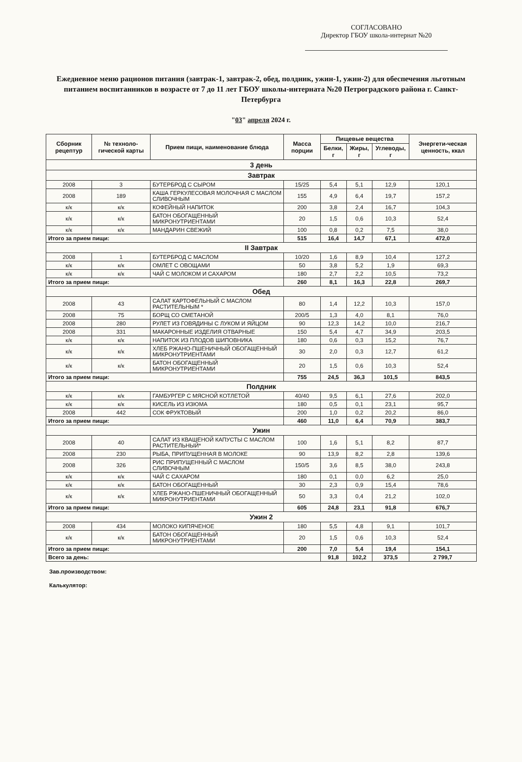СОГЛАСОВАНО
Директор ГБОУ школа-интернат №20
Ежедневное меню рационов питания (завтрак-1, завтрак-2, обед, полдник, ужин-1, ужин-2) для обеспечения льготным питанием воспитанников в возрасте от 7 до 11 лет ГБОУ школы-интерната №20 Петроградского района г. Санкт-Петербурга
"03" апреля 2024 г.
| Сборник рецептур | № техноло-гической карты | Прием пищи, наименование блюда | Масса порции | Пищевые вещества | | | Энергети-ческая ценность, ккал |
| --- | --- | --- | --- | --- | --- | --- | --- |
| | | | | Белки, г | Жиры, г | Углеводы, г | |
| 3 день | | | | | | | |
| Завтрак | | | | | | | |
| 2008 | 3 | БУТЕРБРОД С СЫРОМ | 15/25 | 5,4 | 5,1 | 12,9 | 120,1 |
| 2008 | 189 | КАША ГЕРКУЛЕСОВАЯ МОЛОЧНАЯ С МАСЛОМ СЛИВОЧНЫМ | 155 | 4,9 | 6,4 | 19,7 | 157,2 |
| к/к | к/к | КОФЕЙНЫЙ НАПИТОК | 200 | 3,8 | 2,4 | 16,7 | 104,3 |
| к/к | к/к | БАТОН ОБОГАЩЕННЫЙ МИКРОНУТРИЕНТАМИ | 20 | 1,5 | 0,6 | 10,3 | 52,4 |
| к/к | к/к | МАНДАРИН СВЕЖИЙ | 100 | 0,8 | 0,2 | 7,5 | 38,0 |
| Итого за прием пищи: | | | 515 | 16,4 | 14,7 | 67,1 | 472,0 |
| II Завтрак | | | | | | | |
| 2008 | 1 | БУТЕРБРОД С МАСЛОМ | 10/20 | 1,6 | 8,9 | 10,4 | 127,2 |
| к/к | к/к | ОМЛЕТ С ОВОЩАМИ | 50 | 3,8 | 5,2 | 1,9 | 69,3 |
| к/к | к/к | ЧАЙ С МОЛОКОМ И САХАРОМ | 180 | 2,7 | 2,2 | 10,5 | 73,2 |
| Итого за прием пищи: | | | 260 | 8,1 | 16,3 | 22,8 | 269,7 |
| Обед | | | | | | | |
| 2008 | 43 | САЛАТ КАРТОФЕЛЬНЫЙ С МАСЛОМ РАСТИТЕЛЬНЫМ * | 80 | 1,4 | 12,2 | 10,3 | 157,0 |
| 2008 | 75 | БОРЩ СО СМЕТАНОЙ | 200/5 | 1,3 | 4,0 | 8,1 | 76,0 |
| 2008 | 280 | РУЛЕТ ИЗ ГОВЯДИНЫ С ЛУКОМ И ЯЙЦОМ | 90 | 12,3 | 14,2 | 10,0 | 216,7 |
| 2008 | 331 | МАКАРОННЫЕ ИЗДЕЛИЯ ОТВАРНЫЕ | 150 | 5,4 | 4,7 | 34,9 | 203,5 |
| к/к | к/к | НАПИТОК ИЗ ПЛОДОВ ШИПОВНИКА | 180 | 0,6 | 0,3 | 15,2 | 76,7 |
| к/к | к/к | ХЛЕБ РЖАНО-ПШЕНИЧНЫЙ ОБОГАЩЕННЫЙ МИКРОНУТРИЕНТАМИ | 30 | 2,0 | 0,3 | 12,7 | 61,2 |
| к/к | к/к | БАТОН ОБОГАЩЕННЫЙ МИКРОНУТРИЕНТАМИ | 20 | 1,5 | 0,6 | 10,3 | 52,4 |
| Итого за прием пищи: | | | 755 | 24,5 | 36,3 | 101,5 | 843,5 |
| Полдник | | | | | | | |
| к/к | к/к | ГАМБУРГЕР С МЯСНОЙ КОТЛЕТОЙ | 40/40 | 9,5 | 6,1 | 27,6 | 202,0 |
| к/к | к/к | КИСЕЛЬ ИЗ ИЗЮМА | 180 | 0,5 | 0,1 | 23,1 | 95,7 |
| 2008 | 442 | СОК ФРУКТОВЫЙ | 200 | 1,0 | 0,2 | 20,2 | 86,0 |
| Итого за прием пищи: | | | 460 | 11,0 | 6,4 | 70,9 | 383,7 |
| Ужин | | | | | | | |
| 2008 | 40 | САЛАТ ИЗ КВАШЕНОЙ КАПУСТЫ С МАСЛОМ РАСТИТЕЛЬНЫЙ* | 100 | 1,6 | 5,1 | 8,2 | 87,7 |
| 2008 | 230 | РЫБА, ПРИПУЩЕННАЯ В МОЛОКЕ | 90 | 13,9 | 8,2 | 2,8 | 139,6 |
| 2008 | 326 | РИС ПРИПУЩЕННЫЙ С МАСЛОМ СЛИВОЧНЫМ | 150/5 | 3,6 | 8,5 | 38,0 | 243,8 |
| к/к | к/к | ЧАЙ С САХАРОМ | 180 | 0,1 | 0,0 | 6,2 | 25,0 |
| к/к | к/к | БАТОН ОБОГАЩЕННЫЙ | 30 | 2,3 | 0,9 | 15,4 | 78,6 |
| к/к | к/к | ХЛЕБ РЖАНО-ПШЕНИЧНЫЙ ОБОГАЩЕННЫЙ МИКРОНУТРИЕНТАМИ | 50 | 3,3 | 0,4 | 21,2 | 102,0 |
| Итого за прием пищи: | | | 605 | 24,8 | 23,1 | 91,8 | 676,7 |
| Ужин 2 | | | | | | | |
| 2008 | 434 | МОЛОКО КИПЯЧЕНОЕ | 180 | 5,5 | 4,8 | 9,1 | 101,7 |
| к/к | к/к | БАТОН ОБОГАЩЕННЫЙ МИКРОНУТРИЕНТАМИ | 20 | 1,5 | 0,6 | 10,3 | 52,4 |
| Итого за прием пищи: | | | 200 | 7,0 | 5,4 | 19,4 | 154,1 |
| Всего за день: | | | | 91,8 | 102,2 | 373,5 | 2 799,7 |
Зав.производством:
Калькулятор: